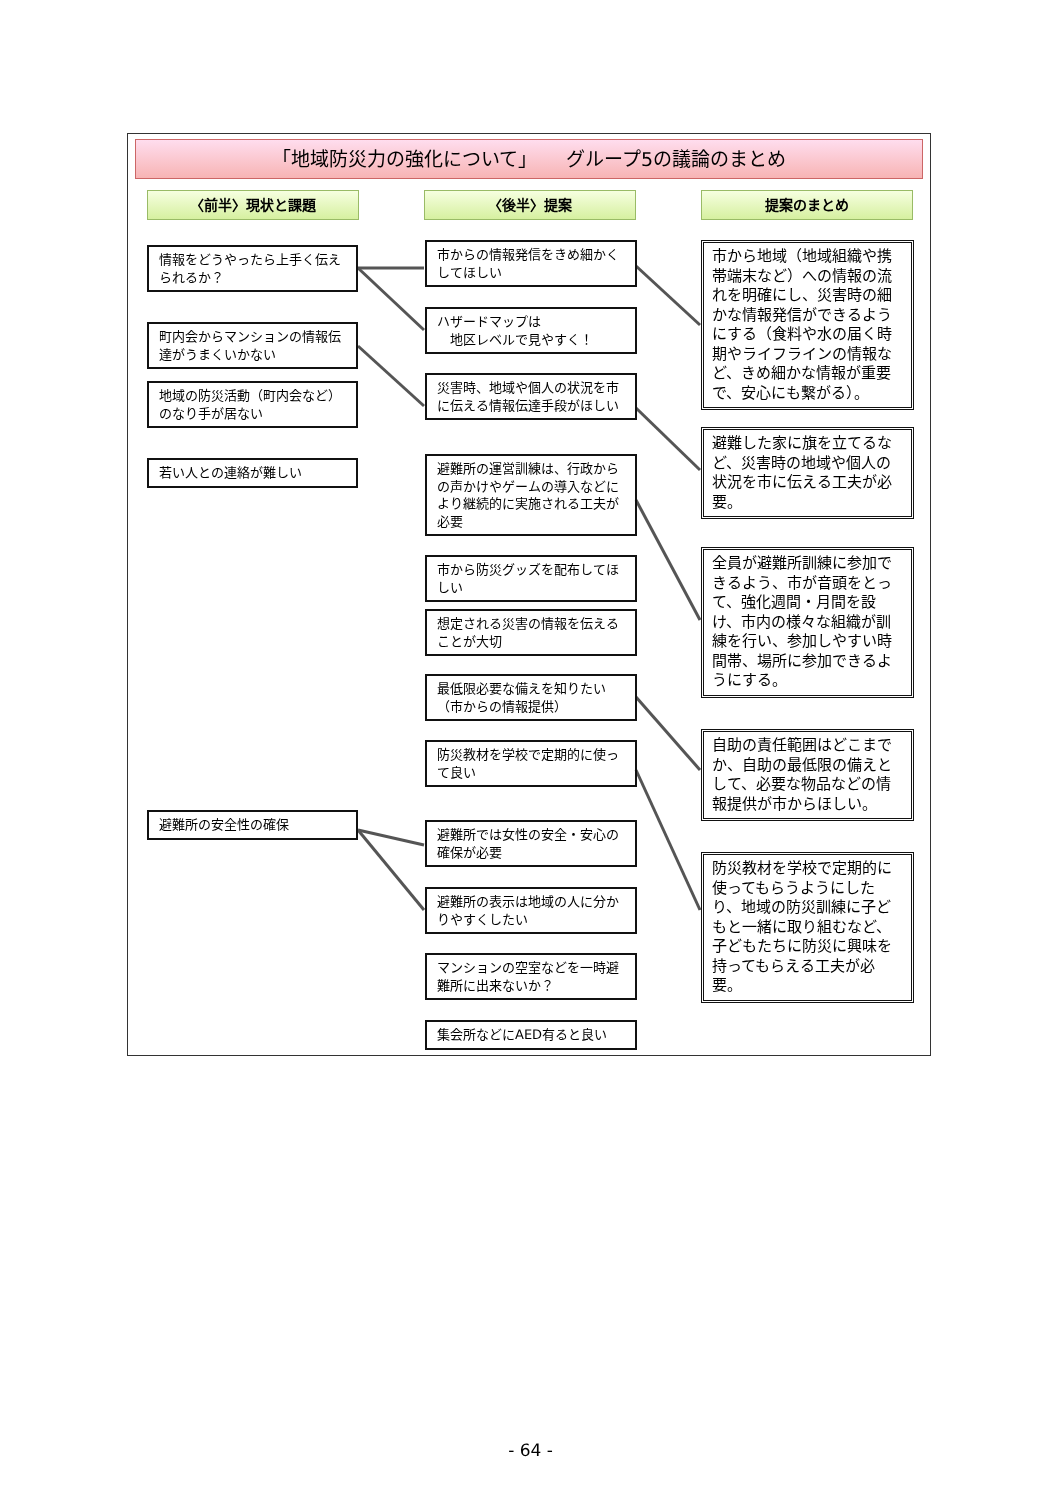「地域防災力の強化について」　　グループ5の議論のまとめ
〈前半〉現状と課題 〈後半〉提案 提案のまとめ
情報をどうやったら上手く伝えられるか？
町内会からマンションの情報伝達がうまくいかない
地域の防災活動（町内会など）のなり手が居ない
若い人との連絡が難しい
避難所の安全性の確保
市からの情報発信をきめ細かくしてほしい
ハザードマップは
　地区レベルで見やすく！
災害時、地域や個人の状況を市に伝える情報伝達手段がほしい
避難所の運営訓練は、行政からの声かけやゲームの導入などにより継続的に実施される工夫が必要
市から防災グッズを配布してほしい
想定される災害の情報を伝えることが大切
最低限必要な備えを知りたい（市からの情報提供）
防災教材を学校で定期的に使って良い
避難所では女性の安全・安心の確保が必要
避難所の表示は地域の人に分かりやすくしたい
マンションの空室などを一時避難所に出来ないか？
集会所などにAED有ると良い
市から地域（地域組織や携帯端末など）への情報の流れを明確にし、災害時の細かな情報発信ができるようにする（食料や水の届く時期やライフラインの情報など、きめ細かな情報が重要で、安心にも繋がる）。
避難した家に旗を立てるなど、災害時の地域や個人の状況を市に伝える工夫が必要。
全員が避難所訓練に参加できるよう、市が音頭をとって、強化週間・月間を設け、市内の様々な組織が訓練を行い、参加しやすい時間帯、場所に参加できるようにする。
自助の責任範囲はどこまでか、自助の最低限の備えとして、必要な物品などの情報提供が市からほしい。
防災教材を学校で定期的に使ってもらうようにしたり、地域の防災訓練に子どもと一緒に取り組むなど、子どもたちに防災に興味を持ってもらえる工夫が必要。
- 64 -